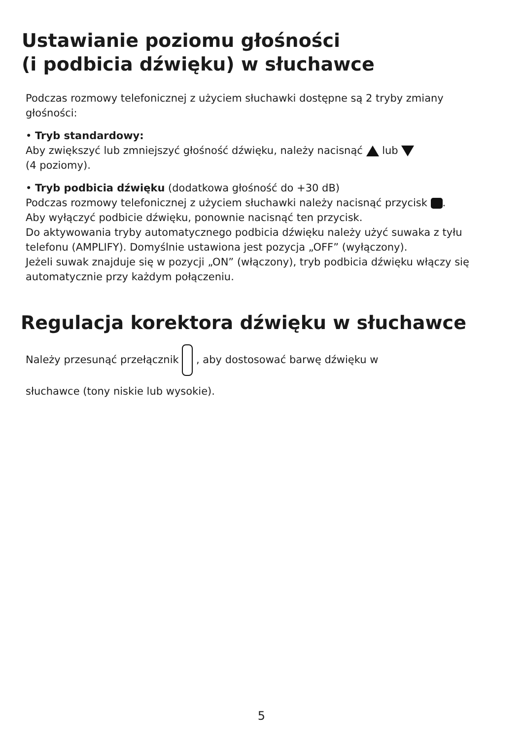Ustawianie poziomu głośności
(i podbicia dźwięku) w słuchawce
Podczas rozmowy telefonicznej z użyciem słuchawki dostępne są 2 tryby zmiany głośności:
• Tryb standardowy:
Aby zwiększyć lub zmniejszyć głośność dźwięku, należy nacisnąć lub
(4 poziomy).
• Tryb podbicia dźwięku (dodatkowa głośność do +30 dB)
Podczas rozmowy telefonicznej z użyciem słuchawki należy nacisnąć przycisk .
Aby wyłączyć podbicie dźwięku, ponownie nacisnąć ten przycisk.
Do aktywowania tryby automatycznego podbicia dźwięku należy użyć suwaka z tyłu telefonu (AMPLIFY). Domyślnie ustawiona jest pozycja „OFF” (wyłączony).
Jeżeli suwak znajduje się w pozycji „ON” (włączony), tryb podbicia dźwięku włączy się automatycznie przy każdym połączeniu.
Regulacja korektora dźwięku w słuchawce
Należy przesunąć przełącznik , aby dostosować barwę dźwięku w
słuchawce (tony niskie lub wysokie).
5